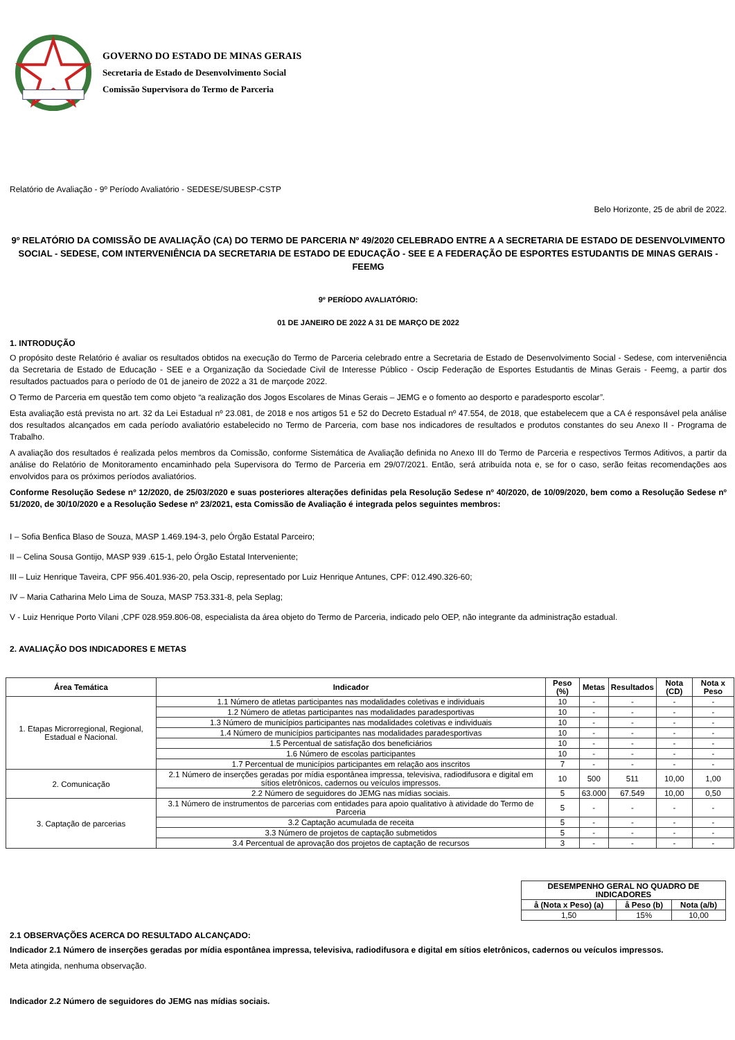GOVERNO DO ESTADO DE MINAS GERAIS
Secretaria de Estado de Desenvolvimento Social
Comissão Supervisora do Termo de Parceria
Relatório de Avaliação - 9º Período Avaliatório - SEDESE/SUBESP-CSTP
Belo Horizonte, 25 de abril de 2022.
9º RELATÓRIO DA COMISSÃO DE AVALIAÇÃO (CA) DO TERMO DE PARCERIA Nº 49/2020 CELEBRADO ENTRE A A SECRETARIA DE ESTADO DE DESENVOLVIMENTO SOCIAL - SEDESE, COM INTERVENIÊNCIA DA SECRETARIA DE ESTADO DE EDUCAÇÃO - SEE E A FEDERAÇÃO DE ESPORTES ESTUDANTIS DE MINAS GERAIS - FEEMG
9º PERÍODO AVALIATÓRIO:
01 DE JANEIRO DE 2022 A 31 DE MARÇO DE 2022
1. INTRODUÇÃO
O propósito deste Relatório é avaliar os resultados obtidos na execução do Termo de Parceria celebrado entre a Secretaria de Estado de Desenvolvimento Social - Sedese, com interveniência da Secretaria de Estado de Educação - SEE e a Organização da Sociedade Civil de Interesse Público - Oscip Federação de Esportes Estudantis de Minas Gerais - Feemg, a partir dos resultados pactuados para o período de 01 de janeiro de 2022 a 31 de marçode 2022.
O Termo de Parceria em questão tem como objeto “a realização dos Jogos Escolares de Minas Gerais – JEMG e o fomento ao desporto e paradesporto escolar”.
Esta avaliação está prevista no art. 32 da Lei Estadual nº 23.081, de 2018 e nos artigos 51 e 52 do Decreto Estadual nº 47.554, de 2018, que estabelecem que a CA é responsável pela análise dos resultados alcançados em cada período avaliatório estabelecido no Termo de Parceria, com base nos indicadores de resultados e produtos constantes do seu Anexo II - Programa de Trabalho.
A avaliação dos resultados é realizada pelos membros da Comissão, conforme Sistemática de Avaliação definida no Anexo III do Termo de Parceria e respectivos Termos Aditivos, a partir da análise do Relatório de Monitoramento encaminhado pela Supervisora do Termo de Parceria em 29/07/2021. Então, será atribuída nota e, se for o caso, serão feitas recomendações aos envolvidos para os próximos períodos avaliatórios.
Conforme Resolução Sedese nº 12/2020, de 25/03/2020 e suas posteriores alterações definidas pela Resolução Sedese nº 40/2020, de 10/09/2020, bem como a Resolução Sedese nº 51/2020, de 30/10/2020 e a Resolução Sedese nº 23/2021, esta Comissão de Avaliação é integrada pelos seguintes membros:
I – Sofia Benfica Blaso de Souza, MASP 1.469.194-3, pelo Órgão Estatal Parceiro;
II – Celina Sousa Gontijo, MASP 939 .615-1, pelo Órgão Estatal Interveniente;
III – Luiz Henrique Taveira, CPF 956.401.936-20, pela Oscip, representado por Luiz Henrique Antunes, CPF: 012.490.326-60;
IV – Maria Catharina Melo Lima de Souza, MASP 753.331-8, pela Seplag;
V - Luiz Henrique Porto Vilani ,CPF 028.959.806-08, especialista da área objeto do Termo de Parceria, indicado pelo OEP, não integrante da administração estadual.
2. AVALIAÇÃO DOS INDICADORES E METAS
| Área Temática | Indicador | Peso (%) | Metas | Resultados | Nota (CD) | Nota x Peso |
| --- | --- | --- | --- | --- | --- | --- |
| 1. Etapas Microrregional, Regional, Estadual e Nacional. | 1.1 Número de atletas participantes nas modalidades coletivas e individuais | 10 | - | - | - | - |
| | 1.2 Número de atletas participantes nas modalidades paradesportivas | 10 | - | - | - | - |
| | 1.3 Número de municípios participantes nas modalidades coletivas e individuais | 10 | - | - | - | - |
| | 1.4 Número de municípios participantes nas modalidades paradesportivas | 10 | - | - | - | - |
| | 1.5 Percentual de satisfação dos beneficiários | 10 | - | - | - | - |
| | 1.6 Número de escolas participantes | 10 | - | - | - | - |
| | 1.7 Percentual de municípios participantes em relação aos inscritos | 7 | - | - | - | - |
| 2. Comunicação | 2.1 Número de inserções geradas por mídia espontânea impressa, televisiva, radiodifusora e digital em sítios eletrônicos, cadernos ou veículos impressos. | 10 | 500 | 511 | 10,00 | 1,00 |
| | 2.2 Número de seguidores do JEMG nas mídias sociais. | 5 | 63.000 | 67.549 | 10,00 | 0,50 |
| 3. Captação de parcerias | 3.1 Número de instrumentos de parcerias com entidades para apoio qualitativo à atividade do Termo de Parceria | 5 | - | - | - | - |
| | 3.2 Captação acumulada de receita | 5 | - | - | - | - |
| | 3.3 Número de projetos de captação submetidos | 5 | - | - | - | - |
| | 3.4 Percentual de aprovação dos projetos de captação de recursos | 3 | - | - | - | - |
| DESEMPENHO GERAL NO QUADRO DE INDICADORES | | |
| --- | --- | --- |
| å (Nota x Peso) (a) | å Peso (b) | Nota (a/b) |
| 1,50 | 15% | 10,00 |
2.1 OBSERVAÇÕES ACERCA DO RESULTADO ALCANÇADO:
Indicador 2.1 Número de inserções geradas por mídia espontânea impressa, televisiva, radiodifusora e digital em sítios eletrônicos, cadernos ou veículos impressos.
Meta atingida, nenhuma observação.
Indicador 2.2 Número de seguidores do JEMG nas mídias sociais.